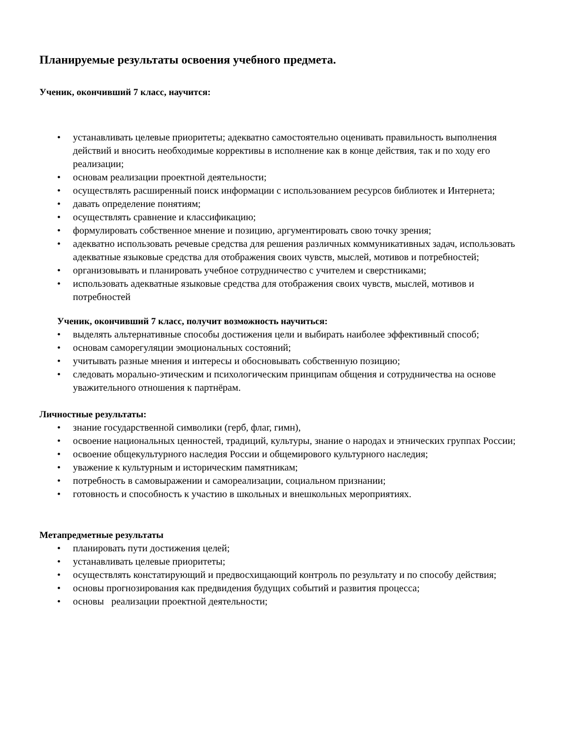Планируемые результаты освоения учебного предмета.
Ученик, окончивший 7 класс, научится:
• устанавливать целевые приоритеты; адекватно самостоятельно оценивать правильность выполнения действий и вносить необходимые коррективы в исполнение как в конце действия, так и по ходу его реализации;
• основам реализации проектной деятельности;
• осуществлять расширенный поиск информации с использованием ресурсов библиотек и Интернета;
• давать определение понятиям;
• осуществлять сравнение и классификацию;
• формулировать собственное мнение и позицию, аргументировать свою точку зрения;
• адекватно использовать речевые средства для решения различных коммуникативных задач, использовать адекватные языковые средства для отображения своих чувств, мыслей, мотивов и потребностей;
• организовывать и планировать учебное сотрудничество с учителем и сверстниками;
• использовать адекватные языковые средства для отображения своих чувств, мыслей, мотивов и потребностей
Ученик, окончивший 7 класс, получит возможность научиться:
• выделять альтернативные способы достижения цели и выбирать наиболее эффективный способ;
• основам саморегуляции эмоциональных состояний;
• учитывать разные мнения и интересы и обосновывать собственную позицию;
• следовать морально-этическим и психологическим принципам общения и сотрудничества на основе уважительного отношения к партнёрам.
Личностные результаты:
• знание государственной символики (герб, флаг, гимн),
• освоение национальных ценностей, традиций, культуры, знание о народах и этнических группах России;
• освоение общекультурного наследия России и общемирового культурного наследия;
• уважение к культурным и историческим памятникам;
• потребность в самовыражении и самореализации, социальном признании;
• готовность и способность к участию в школьных и внешкольных мероприятиях.
Метапредметные результаты
• планировать пути достижения целей;
• устанавливать целевые приоритеты;
• осуществлять констатирующий и предвосхищающий контроль по результату и по способу действия;
• основы прогнозирования как предвидения будущих событий и развития процесса;
• основы реализации проектной деятельности;